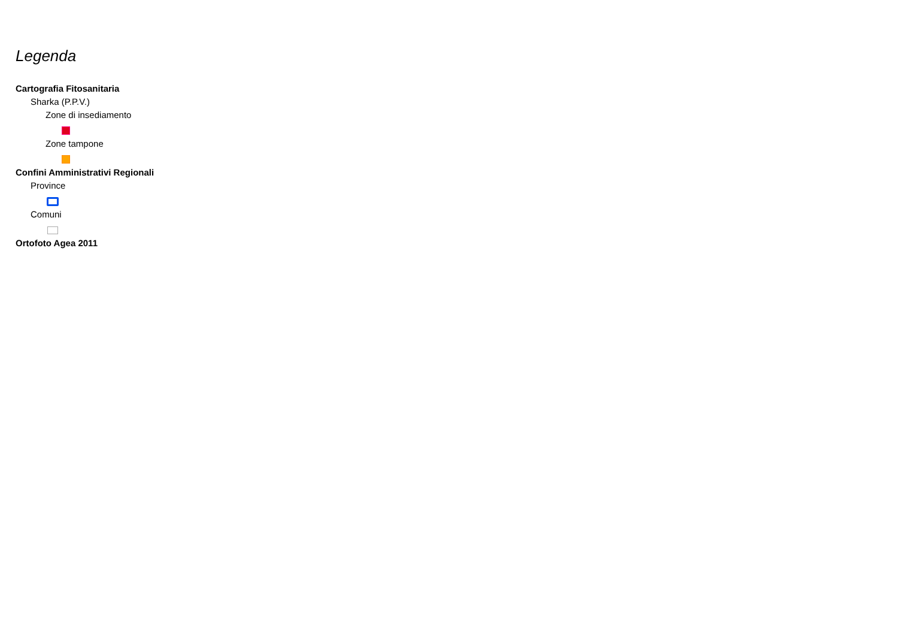Legenda
Cartografia Fitosanitaria
Sharka (P.P.V.)
Zone di insediamento
Zone tampone
Confini Amministrativi Regionali
Province
Comuni
Ortofoto Agea 2011